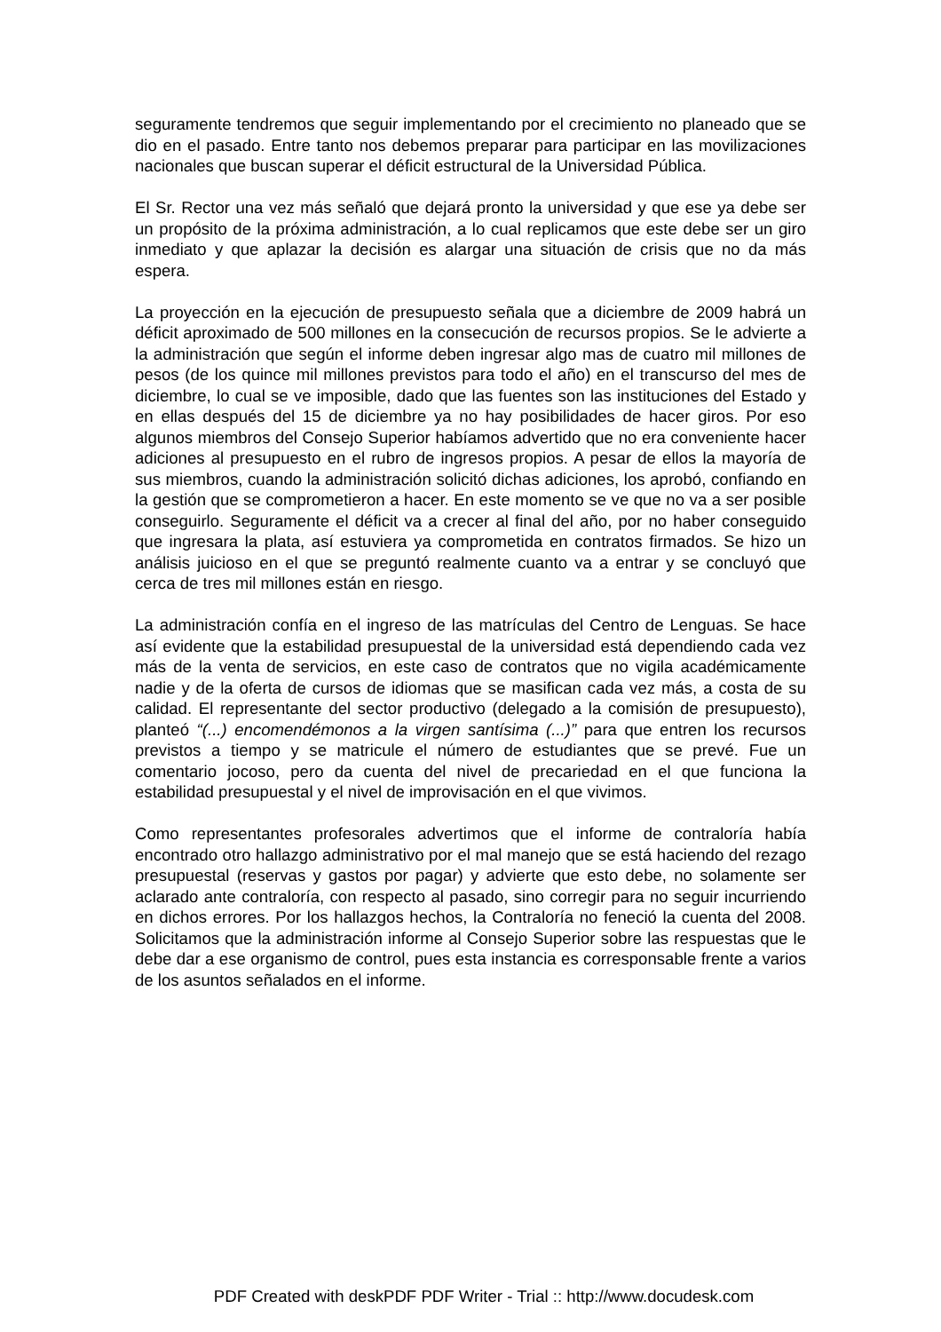seguramente tendremos que seguir implementando por el crecimiento no planeado que se dio en el pasado. Entre tanto nos debemos preparar para participar en las movilizaciones nacionales que buscan superar el déficit estructural de la Universidad Pública.
El Sr. Rector una vez más señaló que dejará pronto la universidad y que ese ya debe ser un propósito de la próxima administración, a lo cual replicamos que este debe ser un giro inmediato y que aplazar la decisión es alargar una situación de crisis que no da más espera.
La proyección en la ejecución de presupuesto señala que a diciembre de 2009 habrá un déficit aproximado de 500 millones en la consecución de recursos propios. Se le advierte a la administración que según el informe deben ingresar algo mas de cuatro mil millones de pesos (de los quince mil millones previstos para todo el año) en el transcurso del mes de diciembre, lo cual se ve imposible, dado que las fuentes son las instituciones del Estado y en ellas después del 15 de diciembre ya no hay posibilidades de hacer giros. Por eso algunos miembros del Consejo Superior habíamos advertido que no era conveniente hacer adiciones al presupuesto en el rubro de ingresos propios. A pesar de ellos la mayoría de sus miembros, cuando la administración solicitó dichas adiciones, los aprobó, confiando en la gestión que se comprometieron a hacer. En este momento se ve que no va a ser posible conseguirlo. Seguramente el déficit va a crecer al final del año, por no haber conseguido que ingresara la plata, así estuviera ya comprometida en contratos firmados. Se hizo un análisis juicioso en el que se preguntó realmente cuanto va a entrar y se concluyó que cerca de tres mil millones están en riesgo.
La administración confía en el ingreso de las matrículas del Centro de Lenguas. Se hace así evidente que la estabilidad presupuestal de la universidad está dependiendo cada vez más de la venta de servicios, en este caso de contratos que no vigila académicamente nadie y de la oferta de cursos de idiomas que se masifican cada vez más, a costa de su calidad. El representante del sector productivo (delegado a la comisión de presupuesto), planteó “(...) encomendémonos a la virgen santísima (...)” para que entren los recursos previstos a tiempo y se matricule el número de estudiantes que se prevé. Fue un comentario jocoso, pero da cuenta del nivel de precariedad en el que funciona la estabilidad presupuestal y el nivel de improvisación en el que vivimos.
Como representantes profesorales advertimos que el informe de contraloría había encontrado otro hallazgo administrativo por el mal manejo que se está haciendo del rezago presupuestal (reservas y gastos por pagar) y advierte que esto debe, no solamente ser aclarado ante contraloría, con respecto al pasado, sino corregir para no seguir incurriendo en dichos errores. Por los hallazgos hechos, la Contraloría no feneció la cuenta del 2008. Solicitamos que la administración informe al Consejo Superior sobre las respuestas que le debe dar a ese organismo de control, pues esta instancia es corresponsable frente a varios de los asuntos señalados en el informe.
PDF Created with deskPDF PDF Writer - Trial :: http://www.docudesk.com